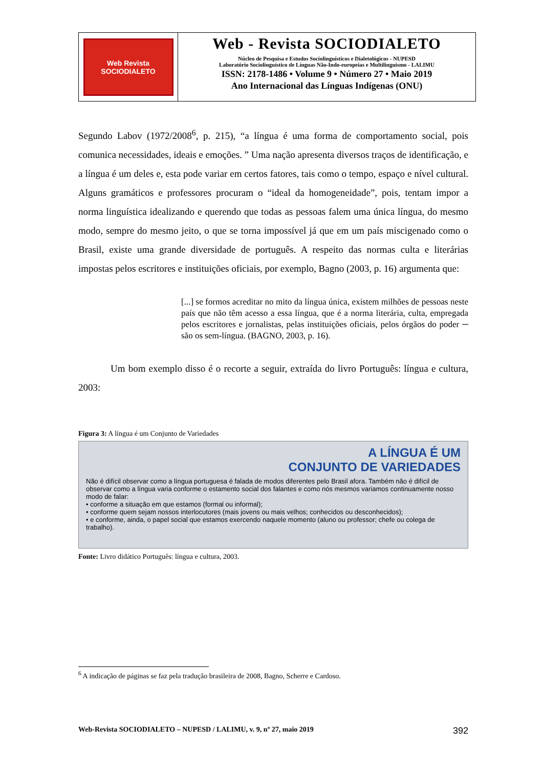Web Revista
SOCIODIALETO
Web - Revista SOCIODIALETO
Núcleo de Pesquisa e Estudos Sociolinguísticos e Dialetológicos - NUPESD
Laboratório Sociolinguístico de Línguas Não-Indo-europeias e Multilinguismo - LALIMU
ISSN: 2178-1486 • Volume 9 • Número 27 • Maio 2019
Ano Internacional das Línguas Indígenas (ONU)
Segundo Labov (1972/2008<sup>6</sup>, p. 215), “a língua é uma forma de comportamento social, pois comunica necessidades, ideais e emoções. ” Uma nação apresenta diversos traços de identificação, e a língua é um deles e, esta pode variar em certos fatores, tais como o tempo, espaço e nível cultural. Alguns gramáticos e professores procuram o “ideal da homogeneidade”, pois, tentam impor a norma linguística idealizando e querendo que todas as pessoas falem uma única língua, do mesmo modo, sempre do mesmo jeito, o que se torna impossível já que em um país miscigenado como o Brasil, existe uma grande diversidade de português. A respeito das normas culta e literárias impostas pelos escritores e instituições oficiais, por exemplo, Bagno (2003, p. 16) argumenta que:
[...] se formos acreditar no mito da língua única, existem milhões de pessoas neste país que não têm acesso a essa língua, que é a norma literária, culta, empregada pelos escritores e jornalistas, pelas instituições oficiais, pelos órgãos do poder ─ são os sem-língua. (BAGNO, 2003, p. 16).
Um bom exemplo disso é o recorte a seguir, extraída do livro Português: língua e cultura, 2003:
Figura 3: A língua é um Conjunto de Variedades
A LÍNGUA É UM
CONJUNTO DE VARIEDADES
Não é difícil observar como a língua portuguesa é falada de modos diferentes pelo Brasil afora. Também não é difícil de observar como a língua varia conforme o estamento social dos falantes e como nós mesmos variamos continuamente nosso modo de falar:
• conforme a situação em que estamos (formal ou informal);
• conforme quem sejam nossos interlocutores (mais jovens ou mais velhos; conhecidos ou desconhecidos);
• e conforme, ainda, o papel social que estamos exercendo naquele momento (aluno ou professor; chefe ou colega de trabalho).
Fonte: Livro didático Português: língua e cultura, 2003.
<sup>6</sup> A indicação de páginas se faz pela tradução brasileira de 2008, Bagno, Scherre e Cardoso.
Web-Revista SOCIODIALETO – NUPESD / LALIMU, v. 9, nº 27, maio 2019 392